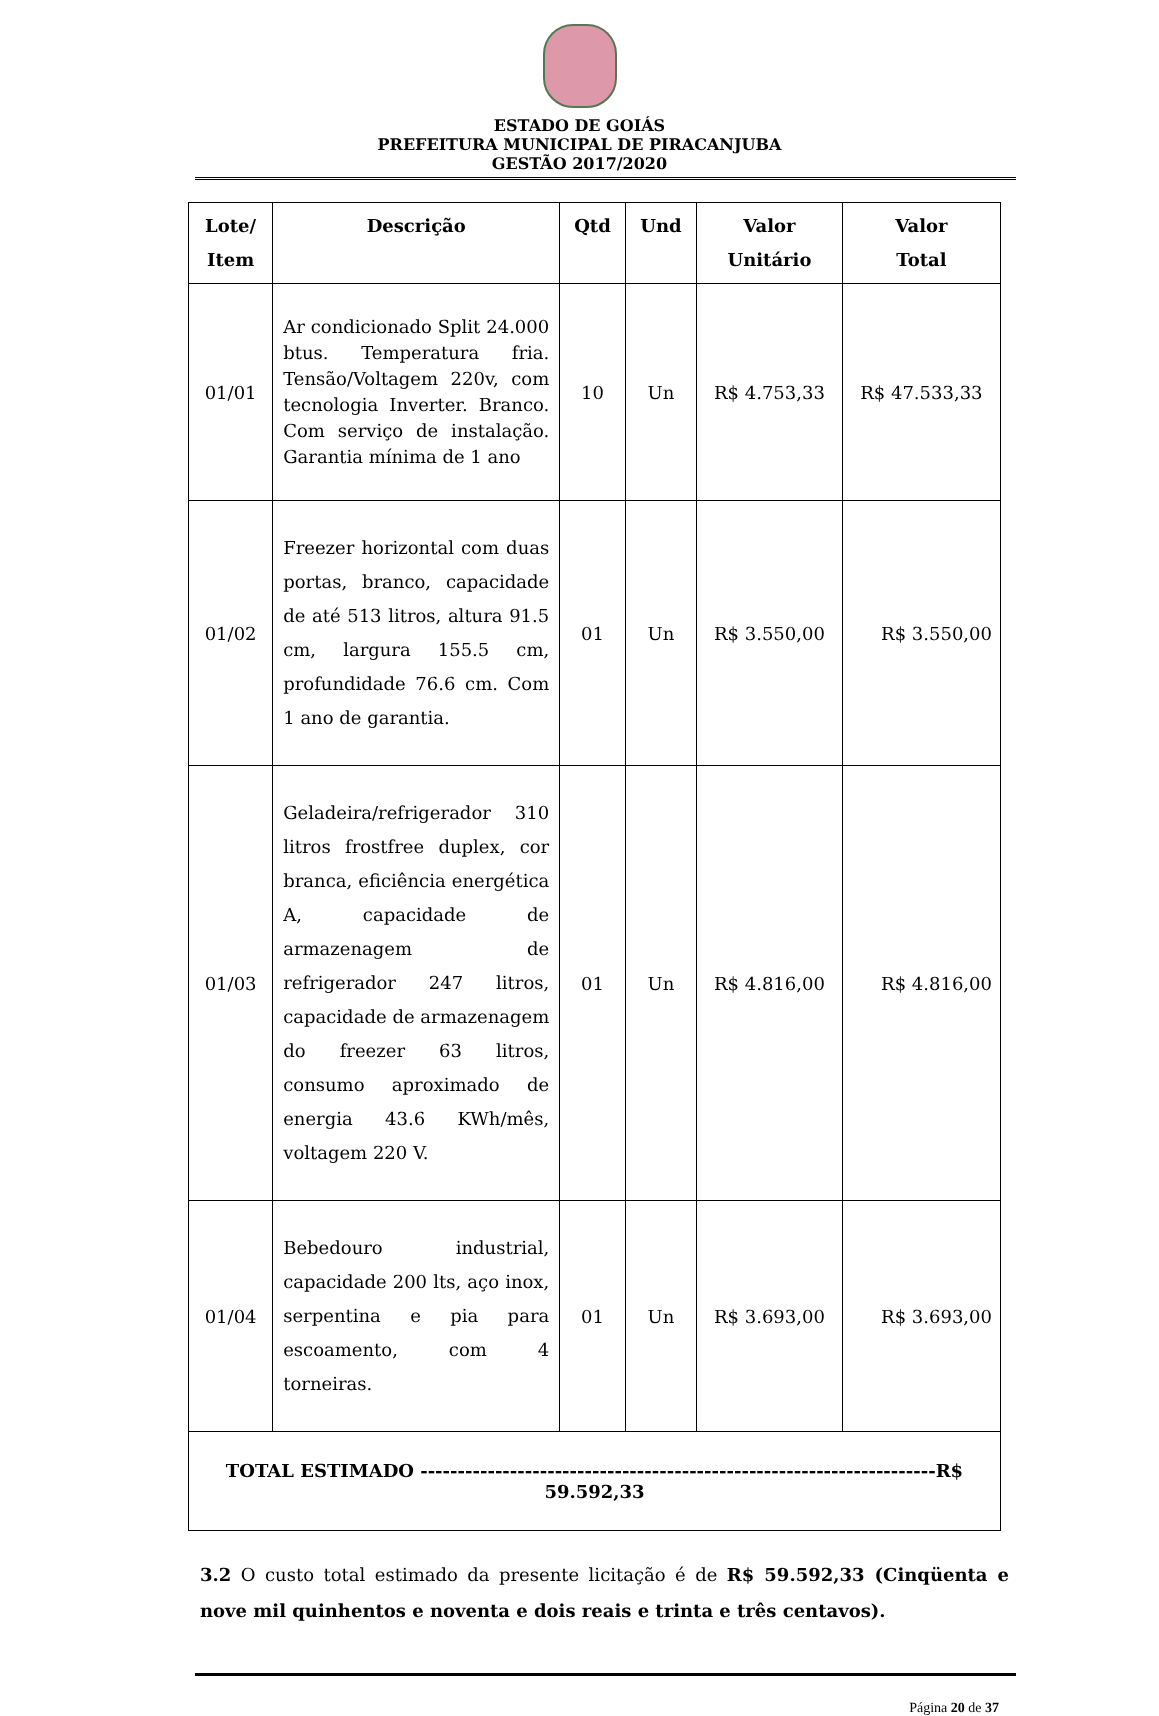ESTADO DE GOIÁS
PREFEITURA MUNICIPAL DE PIRACANJUBA
GESTÃO 2017/2020
| Lote/ Item | Descrição | Qtd | Und | Valor Unitário | Valor Total |
| --- | --- | --- | --- | --- | --- |
| 01/01 | Ar condicionado Split 24.000 btus. Temperatura fria. Tensão/Voltagem 220v, com tecnologia Inverter. Branco. Com serviço de instalação. Garantia mínima de 1 ano | 10 | Un | R$ 4.753,33 | R$ 47.533,33 |
| 01/02 | Freezer horizontal com duas portas, branco, capacidade de até 513 litros, altura 91.5 cm, largura 155.5 cm, profundidade 76.6 cm. Com 1 ano de garantia. | 01 | Un | R$ 3.550,00 | R$ 3.550,00 |
| 01/03 | Geladeira/refrigerador 310 litros frostfree duplex, cor branca, eficiência energética A, capacidade de armazenagem de refrigerador 247 litros, capacidade de armazenagem do freezer 63 litros, consumo aproximado de energia 43.6 KWh/mês, voltagem 220 V. | 01 | Un | R$ 4.816,00 | R$ 4.816,00 |
| 01/04 | Bebedouro industrial, capacidade 200 lts, aço inox, serpentina e pia para escoamento, com 4 torneiras. | 01 | Un | R$ 3.693,00 | R$ 3.693,00 |
| TOTAL ESTIMADO ---------------------------------------------------------------------R$ 59.592,33 | | | | | |
3.2 O custo total estimado da presente licitação é de R$ 59.592,33 (Cinqüenta e nove mil quinhentos e noventa e dois reais e trinta e três centavos).
Página 20 de 37